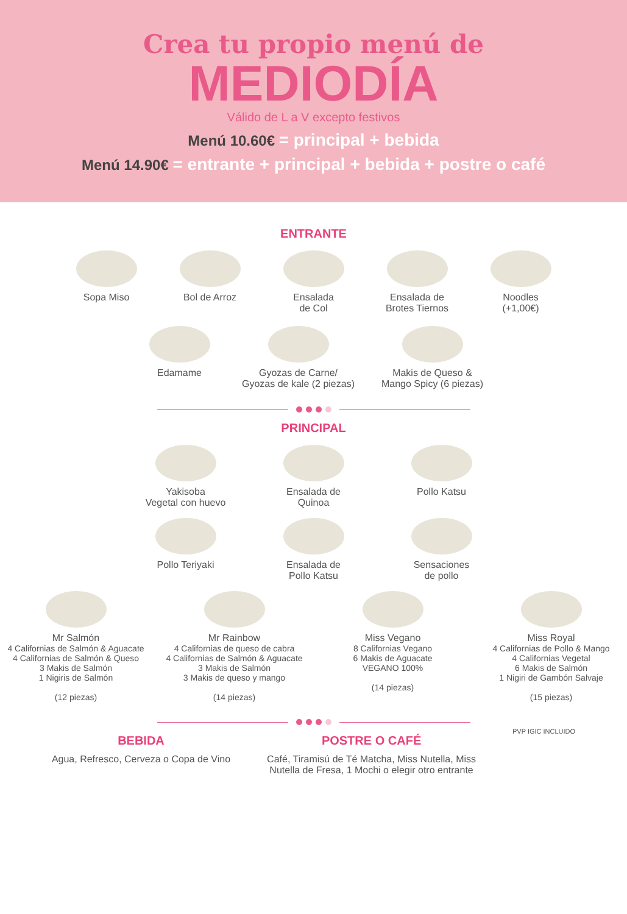Crea tu propio menú de
MEDIODÍA
Válido de L a V excepto festivos
Menú 10.60€ = principal + bebida
Menú 14.90€ = entrante + principal + bebida + postre o café
ENTRANTE
Sopa Miso Bol de Arroz Ensalada
de Col
Ensalada de
Brotes Tiernos
Noodles
(+1,00€)
Edamame Gyozas de Carne/
Gyozas de kale (2 piezas)
Makis de Queso &
Mango Spicy (6 piezas)
PRINCIPAL
Yakisoba
Vegetal con huevo
Ensalada de
Quinoa
Pollo Katsu
Pollo Teriyaki Ensalada de
Pollo Katsu
Sensaciones
de pollo
Mr Salmón
4 Californias de Salmón & Aguacate
4 Californias de Salmón & Queso
3 Makis de Salmón
1 Nigiris de Salmón
(12 piezas)
Mr Rainbow
4 Californias de queso de cabra
4 Californias de Salmón & Aguacate
3 Makis de Salmón
3 Makis de queso y mango
(14 piezas)
Miss Vegano
8 Californias Vegano
6 Makis de Aguacate
VEGANO 100%
(14 piezas)
Miss Royal
4 Californias de Pollo & Mango
4 Californias Vegetal
6 Makis de Salmón
1 Nigiri de Gambón Salvaje
(15 piezas)
BEBIDA
Agua, Refresco, Cerveza o Copa de Vino
POSTRE O CAFÉ
Café, Tiramisú de Té Matcha, Miss Nutella, Miss
Nutella de Fresa, 1 Mochi o elegir otro entrante
PVP IGIC INCLUIDO